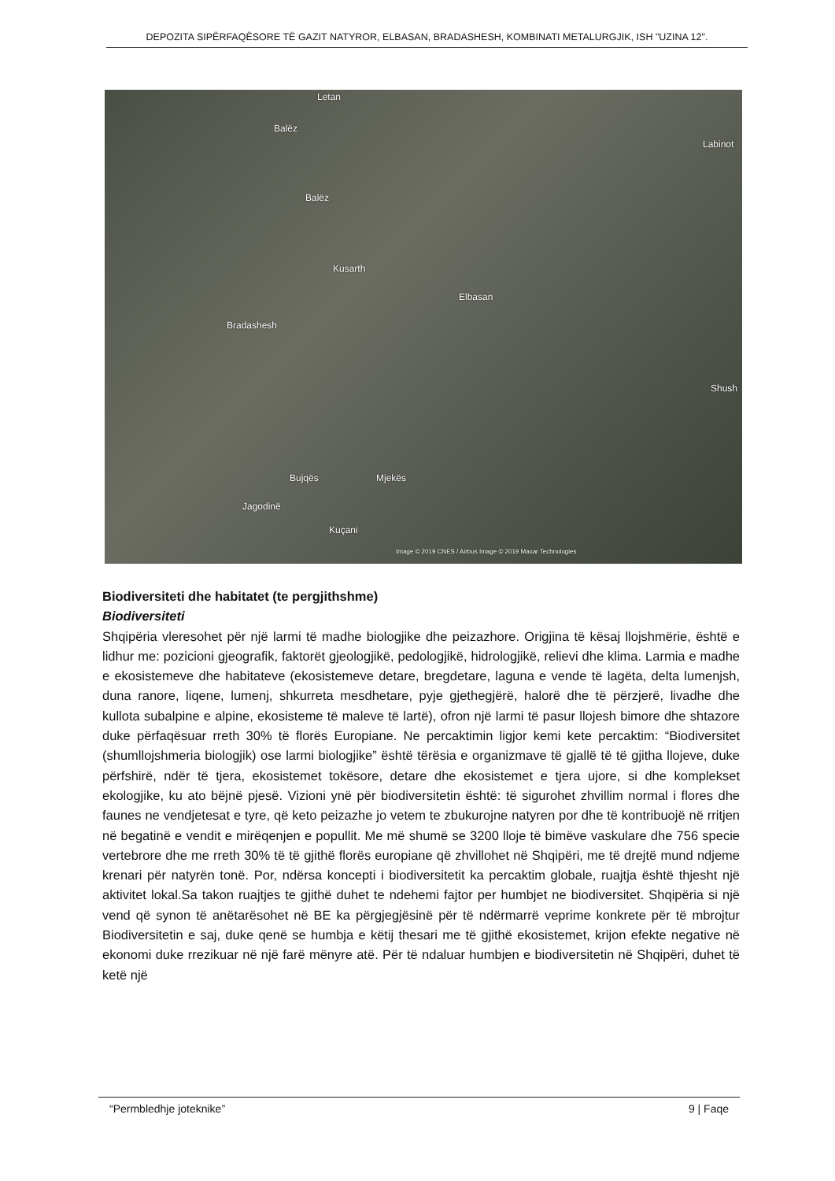DEPOZITA SIPËRFAQËSORE TË GAZIT NATYROR, ELBASAN, BRADASHESH, KOMBINATI METALURGJIK, ISH "UZINA 12".
Letan
Balëz
Balëz
Kusarth
Bradashesh
Elbasan
Labinot
Shush
Bujqës Mjekës
Jagodinë
Kuçani
Image © 2019 CNES / Airbus Image © 2019 Maxar Technologies
Biodiversiteti dhe habitatet (te pergjithshme)
Biodiversiteti
Shqipëria vleresohet për një larmi të madhe biologjike dhe peizazhore. Origjina të kësaj llojshmërie, është e lidhur me: pozicioni gjeografik, faktorët gjeologjikë, pedologjikë, hidrologjikë, relievi dhe klima. Larmia e madhe e ekosistemeve dhe habitateve (ekosistemeve detare, bregdetare, laguna e vende të lagëta, delta lumenjsh, duna ranore, liqene, lumenj, shkurreta mesdhetare, pyje gjethegjërë, halorë dhe të përzjerë, livadhe dhe kullota subalpine e alpine, ekosisteme të maleve të lartë), ofron një larmi të pasur llojesh bimore dhe shtazore duke përfaqësuar rreth 30% të florës Europiane. Ne percaktimin ligjor kemi kete percaktim: “Biodiversitet (shumllojshmeria biologjik) ose larmi biologjike” është tërësia e organizmave të gjallë të të gjitha llojeve, duke përfshirë, ndër të tjera, ekosistemet tokësore, detare dhe ekosistemet e tjera ujore, si dhe komplekset ekologjike, ku ato bëjnë pjesë. Vizioni ynë për biodiversitetin është: të sigurohet zhvillim normal i flores dhe faunes ne vendjetesat e tyre, që keto peizazhe jo vetem te zbukurojne natyren por dhe të kontribuojë në rritjen në begatinë e vendit e mirëqenjen e popullit. Me më shumë se 3200 lloje të bimëve vaskulare dhe 756 specie vertebrore dhe me rreth 30% të të gjithë florës europiane që zhvillohet në Shqipëri, me të drejtë mund ndjeme krenari për natyrën tonë. Por, ndërsa koncepti i biodiversitetit ka percaktim globale, ruajtja është thjesht një aktivitet lokal.Sa takon ruajtjes te gjithë duhet te ndehemi fajtor per humbjet ne biodiversitet. Shqipëria si një vend që synon të anëtarësohet në BE ka përgjegjësinë për të ndërmarrë veprime konkrete për të mbrojtur Biodiversitetin e saj, duke qenë se humbja e këtij thesari me të gjithë ekosistemet, krijon efekte negative në ekonomi duke rrezikuar në një farë mënyre atë. Për të ndaluar humbjen e biodiversitetin në Shqipëri, duhet të ketë një
“Permbledhje joteknike” 9 | Faqe